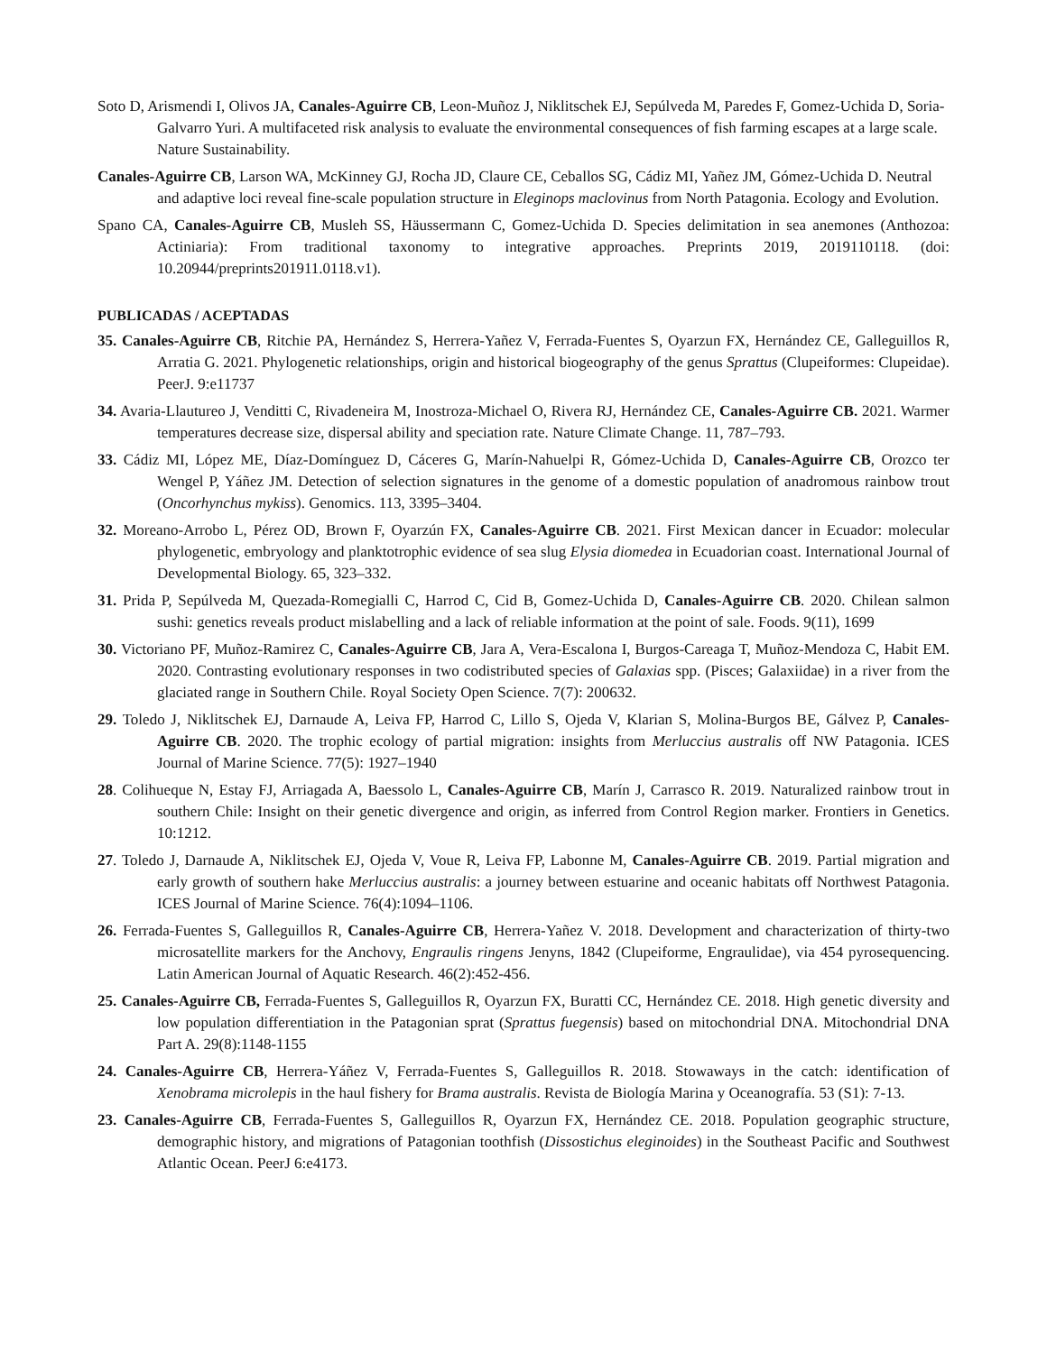Soto D, Arismendi I, Olivos JA, Canales-Aguirre CB, Leon-Muñoz J, Niklitschek EJ, Sepúlveda M, Paredes F, Gomez-Uchida D, Soria-Galvarro Yuri. A multifaceted risk analysis to evaluate the environmental consequences of fish farming escapes at a large scale. Nature Sustainability.
Canales-Aguirre CB, Larson WA, McKinney GJ, Rocha JD, Claure CE, Ceballos SG, Cádiz MI, Yañez JM, Gómez-Uchida D. Neutral and adaptive loci reveal fine-scale population structure in Eleginops maclovinus from North Patagonia. Ecology and Evolution.
Spano CA, Canales-Aguirre CB, Musleh SS, Häussermann C, Gomez-Uchida D. Species delimitation in sea anemones (Anthozoa: Actiniaria): From traditional taxonomy to integrative approaches. Preprints 2019, 2019110118. (doi: 10.20944/preprints201911.0118.v1).
PUBLICADAS / ACEPTADAS
35. Canales-Aguirre CB, Ritchie PA, Hernández S, Herrera-Yañez V, Ferrada-Fuentes S, Oyarzun FX, Hernández CE, Galleguillos R, Arratia G. 2021. Phylogenetic relationships, origin and historical biogeography of the genus Sprattus (Clupeiformes: Clupeidae). PeerJ. 9:e11737
34. Avaria-Llautureo J, Venditti C, Rivadeneira M, Inostroza-Michael O, Rivera RJ, Hernández CE, Canales-Aguirre CB. 2021. Warmer temperatures decrease size, dispersal ability and speciation rate. Nature Climate Change. 11, 787–793.
33. Cádiz MI, López ME, Díaz-Domínguez D, Cáceres G, Marín-Nahuelpi R, Gómez-Uchida D, Canales-Aguirre CB, Orozco ter Wengel P, Yáñez JM. Detection of selection signatures in the genome of a domestic population of anadromous rainbow trout (Oncorhynchus mykiss). Genomics. 113, 3395–3404.
32. Moreano-Arrobo L, Pérez OD, Brown F, Oyarzún FX, Canales-Aguirre CB. 2021. First Mexican dancer in Ecuador: molecular phylogenetic, embryology and planktotrophic evidence of sea slug Elysia diomedea in Ecuadorian coast. International Journal of Developmental Biology. 65, 323–332.
31. Prida P, Sepúlveda M, Quezada-Romegialli C, Harrod C, Cid B, Gomez-Uchida D, Canales-Aguirre CB. 2020. Chilean salmon sushi: genetics reveals product mislabelling and a lack of reliable information at the point of sale. Foods. 9(11), 1699
30. Victoriano PF, Muñoz-Ramirez C, Canales-Aguirre CB, Jara A, Vera-Escalona I, Burgos-Careaga T, Muñoz-Mendoza C, Habit EM. 2020. Contrasting evolutionary responses in two codistributed species of Galaxias spp. (Pisces; Galaxiidae) in a river from the glaciated range in Southern Chile. Royal Society Open Science. 7(7): 200632.
29. Toledo J, Niklitschek EJ, Darnaude A, Leiva FP, Harrod C, Lillo S, Ojeda V, Klarian S, Molina-Burgos BE, Gálvez P, Canales-Aguirre CB. 2020. The trophic ecology of partial migration: insights from Merluccius australis off NW Patagonia. ICES Journal of Marine Science. 77(5): 1927–1940
28. Colihueque N, Estay FJ, Arriagada A, Baessolo L, Canales-Aguirre CB, Marín J, Carrasco R. 2019. Naturalized rainbow trout in southern Chile: Insight on their genetic divergence and origin, as inferred from Control Region marker. Frontiers in Genetics. 10:1212.
27. Toledo J, Darnaude A, Niklitschek EJ, Ojeda V, Voue R, Leiva FP, Labonne M, Canales-Aguirre CB. 2019. Partial migration and early growth of southern hake Merluccius australis: a journey between estuarine and oceanic habitats off Northwest Patagonia. ICES Journal of Marine Science. 76(4):1094–1106.
26. Ferrada-Fuentes S, Galleguillos R, Canales-Aguirre CB, Herrera-Yañez V. 2018. Development and characterization of thirty-two microsatellite markers for the Anchovy, Engraulis ringens Jenyns, 1842 (Clupeiforme, Engraulidae), via 454 pyrosequencing. Latin American Journal of Aquatic Research. 46(2):452-456.
25. Canales-Aguirre CB, Ferrada-Fuentes S, Galleguillos R, Oyarzun FX, Buratti CC, Hernández CE. 2018. High genetic diversity and low population differentiation in the Patagonian sprat (Sprattus fuegensis) based on mitochondrial DNA. Mitochondrial DNA Part A. 29(8):1148-1155
24. Canales-Aguirre CB, Herrera-Yáñez V, Ferrada-Fuentes S, Galleguillos R. 2018. Stowaways in the catch: identification of Xenobrama microlepis in the haul fishery for Brama australis. Revista de Biología Marina y Oceanografía. 53 (S1): 7-13.
23. Canales-Aguirre CB, Ferrada-Fuentes S, Galleguillos R, Oyarzun FX, Hernández CE. 2018. Population geographic structure, demographic history, and migrations of Patagonian toothfish (Dissostichus eleginoides) in the Southeast Pacific and Southwest Atlantic Ocean. PeerJ 6:e4173.